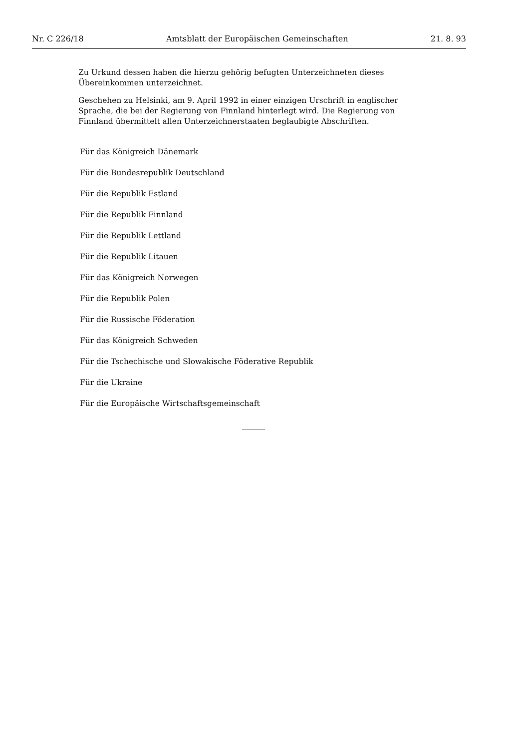Nr. C 226/18 Amtsblatt der Europäischen Gemeinschaften 21. 8. 93
Zu Urkund dessen haben die hierzu gehörig befugten Unterzeichneten dieses Übereinkommen unterzeichnet.
Geschehen zu Helsinki, am 9. April 1992 in einer einzigen Urschrift in englischer Sprache, die bei der Regierung von Finnland hinterlegt wird. Die Regierung von Finnland übermittelt allen Unterzeichnerstaaten beglaubigte Abschriften.
Für das Königreich Dänemark
Für die Bundesrepublik Deutschland
Für die Republik Estland
Für die Republik Finnland
Für die Republik Lettland
Für die Republik Litauen
Für das Königreich Norwegen
Für die Republik Polen
Für die Russische Föderation
Für das Königreich Schweden
Für die Tschechische und Slowakische Föderative Republik
Für die Ukraine
Für die Europäische Wirtschaftsgemeinschaft